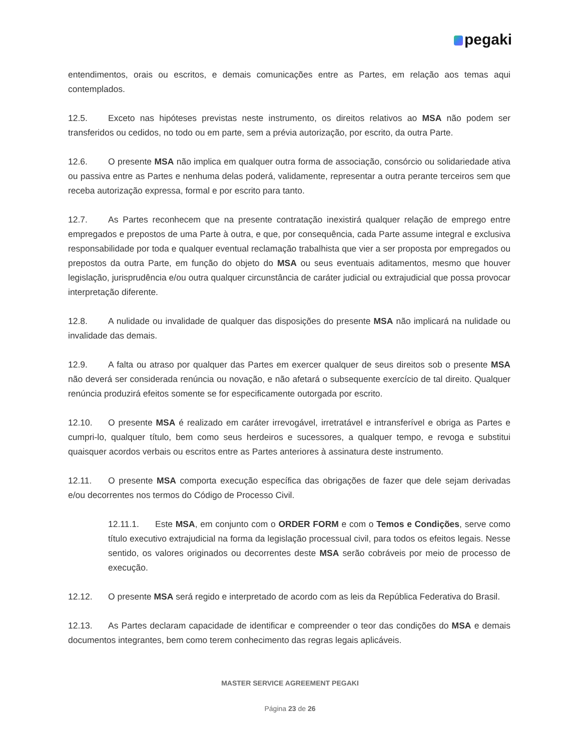pegaki
entendimentos, orais ou escritos, e demais comunicações entre as Partes, em relação aos temas aqui contemplados.
12.5. Exceto nas hipóteses previstas neste instrumento, os direitos relativos ao MSA não podem ser transferidos ou cedidos, no todo ou em parte, sem a prévia autorização, por escrito, da outra Parte.
12.6. O presente MSA não implica em qualquer outra forma de associação, consórcio ou solidariedade ativa ou passiva entre as Partes e nenhuma delas poderá, validamente, representar a outra perante terceiros sem que receba autorização expressa, formal e por escrito para tanto.
12.7. As Partes reconhecem que na presente contratação inexistirá qualquer relação de emprego entre empregados e prepostos de uma Parte à outra, e que, por consequência, cada Parte assume integral e exclusiva responsabilidade por toda e qualquer eventual reclamação trabalhista que vier a ser proposta por empregados ou prepostos da outra Parte, em função do objeto do MSA ou seus eventuais aditamentos, mesmo que houver legislação, jurisprudência e/ou outra qualquer circunstância de caráter judicial ou extrajudicial que possa provocar interpretação diferente.
12.8. A nulidade ou invalidade de qualquer das disposições do presente MSA não implicará na nulidade ou invalidade das demais.
12.9. A falta ou atraso por qualquer das Partes em exercer qualquer de seus direitos sob o presente MSA não deverá ser considerada renúncia ou novação, e não afetará o subsequente exercício de tal direito. Qualquer renúncia produzirá efeitos somente se for especificamente outorgada por escrito.
12.10. O presente MSA é realizado em caráter irrevogável, irretratável e intransferível e obriga as Partes e cumpri-lo, qualquer título, bem como seus herdeiros e sucessores, a qualquer tempo, e revoga e substitui quaisquer acordos verbais ou escritos entre as Partes anteriores à assinatura deste instrumento.
12.11. O presente MSA comporta execução específica das obrigações de fazer que dele sejam derivadas e/ou decorrentes nos termos do Código de Processo Civil.
12.11.1. Este MSA, em conjunto com o ORDER FORM e com o Temos e Condições, serve como título executivo extrajudicial na forma da legislação processual civil, para todos os efeitos legais. Nesse sentido, os valores originados ou decorrentes deste MSA serão cobráveis por meio de processo de execução.
12.12. O presente MSA será regido e interpretado de acordo com as leis da República Federativa do Brasil.
12.13. As Partes declaram capacidade de identificar e compreender o teor das condições do MSA e demais documentos integrantes, bem como terem conhecimento das regras legais aplicáveis.
MASTER SERVICE AGREEMENT PEGAKI
Página 23 de 26